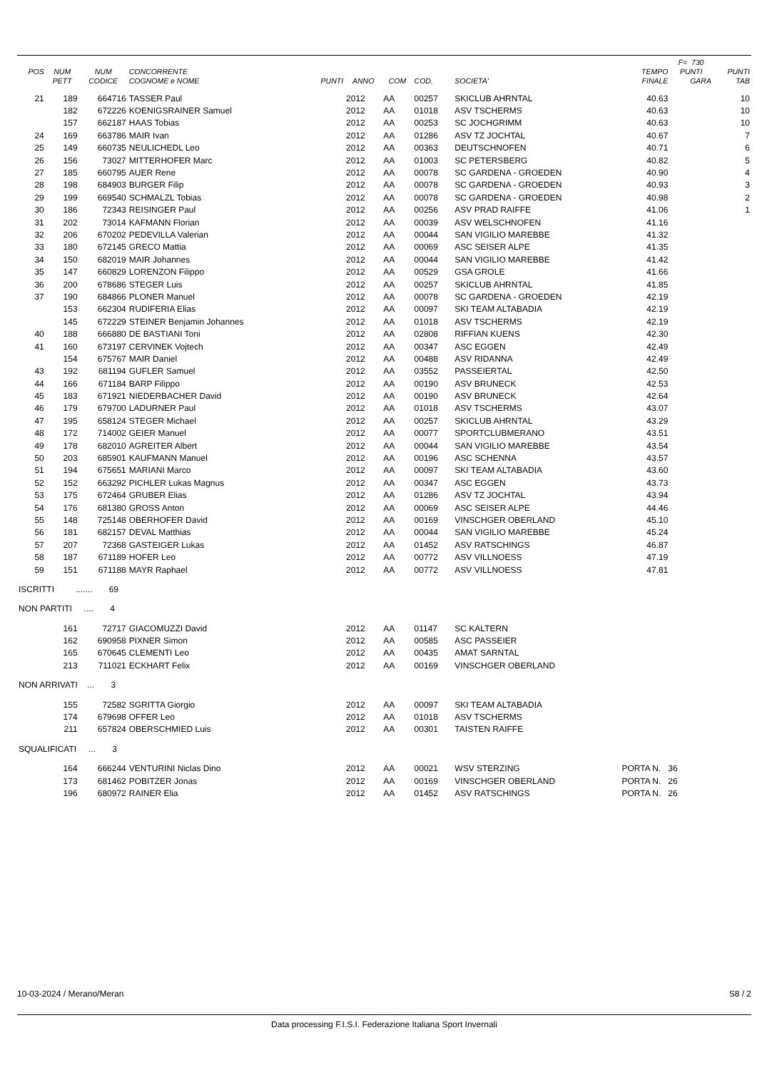| | | | | | | | | | | | F= 730 | |
| --- | --- | --- | --- | --- | --- | --- | --- | --- | --- | --- | --- | --- |
| POS | NUM | NUM | CONCORRENTE | | | | | | | TEMPO | PUNTI | PUNTI |
| | PETT | CODICE | COGNOME e NOME | PUNTI | ANNO | COM | COD. | SOCIETA' | | FINALE | GARA | TAB |
| 21 | 189 | 664716 | TASSER Paul | | 2012 | AA | 00257 | SKICLUB AHRNTAL | | 40.63 | | 10 |
| | 182 | 672226 | KOENIGSRAINER Samuel | | 2012 | AA | 01018 | ASV TSCHERMS | | 40.63 | | 10 |
| | 157 | 662187 | HAAS Tobias | | 2012 | AA | 00253 | SC JOCHGRIMM | | 40.63 | | 10 |
| 24 | 169 | 663786 | MAIR Ivan | | 2012 | AA | 01286 | ASV TZ JOCHTAL | | 40.67 | | 7 |
| 25 | 149 | 660735 | NEULICHEDL Leo | | 2012 | AA | 00363 | DEUTSCHNOFEN | | 40.71 | | 6 |
| 26 | 156 | 73027 | MITTERHOFER Marc | | 2012 | AA | 01003 | SC PETERSBERG | | 40.82 | | 5 |
| 27 | 185 | 660795 | AUER Rene | | 2012 | AA | 00078 | SC GARDENA - GROEDEN | | 40.90 | | 4 |
| 28 | 198 | 684903 | BURGER Filip | | 2012 | AA | 00078 | SC GARDENA - GROEDEN | | 40.93 | | 3 |
| 29 | 199 | 669540 | SCHMALZL Tobias | | 2012 | AA | 00078 | SC GARDENA - GROEDEN | | 40.98 | | 2 |
| 30 | 186 | 72343 | REISINGER Paul | | 2012 | AA | 00256 | ASV PRAD RAIFFE | | 41.06 | | 1 |
| 31 | 202 | 73014 | KAFMANN Florian | | 2012 | AA | 00039 | ASV WELSCHNOFEN | | 41.16 | | |
| 32 | 206 | 670202 | PEDEVILLA Valerian | | 2012 | AA | 00044 | SAN VIGILIO MAREBBE | | 41.32 | | |
| 33 | 180 | 672145 | GRECO Mattia | | 2012 | AA | 00069 | ASC SEISER ALPE | | 41.35 | | |
| 34 | 150 | 682019 | MAIR Johannes | | 2012 | AA | 00044 | SAN VIGILIO MAREBBE | | 41.42 | | |
| 35 | 147 | 660829 | LORENZON Filippo | | 2012 | AA | 00529 | GSA GROLE | | 41.66 | | |
| 36 | 200 | 678686 | STEGER Luis | | 2012 | AA | 00257 | SKICLUB AHRNTAL | | 41.85 | | |
| 37 | 190 | 684866 | PLONER Manuel | | 2012 | AA | 00078 | SC GARDENA - GROEDEN | | 42.19 | | |
| | 153 | 662304 | RUDIFERIA Elias | | 2012 | AA | 00097 | SKI TEAM ALTABADIA | | 42.19 | | |
| | 145 | 672229 | STEINER Benjamin Johannes | | 2012 | AA | 01018 | ASV TSCHERMS | | 42.19 | | |
| 40 | 188 | 666880 | DE BASTIANI Toni | | 2012 | AA | 02808 | RIFFIAN KUENS | | 42.30 | | |
| 41 | 160 | 673197 | CERVINEK Vojtech | | 2012 | AA | 00347 | ASC EGGEN | | 42.49 | | |
| | 154 | 675767 | MAIR Daniel | | 2012 | AA | 00488 | ASV RIDANNA | | 42.49 | | |
| 43 | 192 | 681194 | GUFLER Samuel | | 2012 | AA | 03552 | PASSEIERTAL | | 42.50 | | |
| 44 | 166 | 671184 | BARP Filippo | | 2012 | AA | 00190 | ASV BRUNECK | | 42.53 | | |
| 45 | 183 | 671921 | NIEDERBACHER David | | 2012 | AA | 00190 | ASV BRUNECK | | 42.64 | | |
| 46 | 179 | 679700 | LADURNER Paul | | 2012 | AA | 01018 | ASV TSCHERMS | | 43.07 | | |
| 47 | 195 | 658124 | STEGER Michael | | 2012 | AA | 00257 | SKICLUB AHRNTAL | | 43.29 | | |
| 48 | 172 | 714002 | GEIER Manuel | | 2012 | AA | 00077 | SPORTCLUBMERANO | | 43.51 | | |
| 49 | 178 | 682010 | AGREITER Albert | | 2012 | AA | 00044 | SAN VIGILIO MAREBBE | | 43.54 | | |
| 50 | 203 | 685901 | KAUFMANN Manuel | | 2012 | AA | 00196 | ASC SCHENNA | | 43.57 | | |
| 51 | 194 | 675651 | MARIANI Marco | | 2012 | AA | 00097 | SKI TEAM ALTABADIA | | 43.60 | | |
| 52 | 152 | 663292 | PICHLER Lukas Magnus | | 2012 | AA | 00347 | ASC EGGEN | | 43.73 | | |
| 53 | 175 | 672464 | GRUBER Elias | | 2012 | AA | 01286 | ASV TZ JOCHTAL | | 43.94 | | |
| 54 | 176 | 681380 | GROSS Anton | | 2012 | AA | 00069 | ASC SEISER ALPE | | 44.46 | | |
| 55 | 148 | 725148 | OBERHOFER David | | 2012 | AA | 00169 | VINSCHGER OBERLAND | | 45.10 | | |
| 56 | 181 | 682157 | DEVAL Matthias | | 2012 | AA | 00044 | SAN VIGILIO MAREBBE | | 45.24 | | |
| 57 | 207 | 72368 | GASTEIGER Lukas | | 2012 | AA | 01452 | ASV RATSCHINGS | | 46.87 | | |
| 58 | 187 | 671189 | HOFER Leo | | 2012 | AA | 00772 | ASV VILLNOESS | | 47.19 | | |
| 59 | 151 | 671188 | MAYR Raphael | | 2012 | AA | 00772 | ASV VILLNOESS | | 47.81 | | |
| ISCRITTI ....... 69 | | | | | | | | | | | | |
| NON PARTITI .... 4 | | | | | | | | | | | | |
| | 161 | 72717 | GIACOMUZZI David | | 2012 | AA | 01147 | SC KALTERN | | | | |
| | 162 | 690958 | PIXNER Simon | | 2012 | AA | 00585 | ASC PASSEIER | | | | |
| | 165 | 670645 | CLEMENTI Leo | | 2012 | AA | 00435 | AMAT SARNTAL | | | | |
| | 213 | 711021 | ECKHART Felix | | 2012 | AA | 00169 | VINSCHGER OBERLAND | | | | |
| NON ARRIVATI ... 3 | | | | | | | | | | | | |
| | 155 | 72582 | SGRITTA Giorgio | | 2012 | AA | 00097 | SKI TEAM ALTABADIA | | | | |
| | 174 | 679698 | OFFER Leo | | 2012 | AA | 01018 | ASV TSCHERMS | | | | |
| | 211 | 657824 | OBERSCHMIED Luis | | 2012 | AA | 00301 | TAISTEN RAIFFE | | | | |
| SQUALIFICATI ... 3 | | | | | | | | | | | | |
| | 164 | 666244 | VENTURINI Niclas Dino | | 2012 | AA | 00021 | WSV STERZING | PORTA N. 36 | | | |
| | 173 | 681462 | POBITZER Jonas | | 2012 | AA | 00169 | VINSCHGER OBERLAND | PORTA N. 26 | | | |
| | 196 | 680972 | RAINER Elia | | 2012 | AA | 01452 | ASV RATSCHINGS | PORTA N. 26 | | | |
10-03-2024 / Merano/Meran S8 / 2
Data processing F.I.S.I. Federazione Italiana Sport Invernali